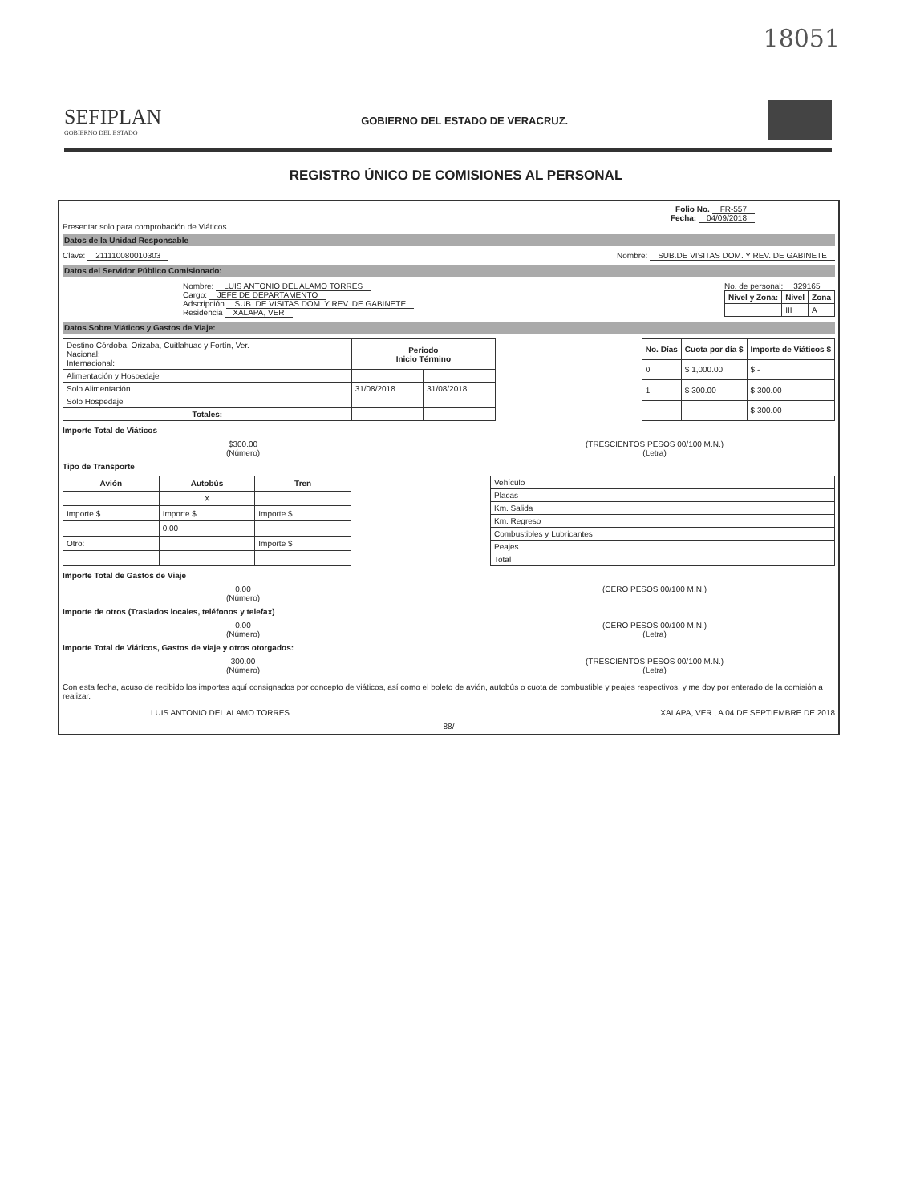18051
SEFIPLAN
GOBIERNO DEL ESTADO
GOBIERNO DEL ESTADO DE VERACRUZ.
REGISTRO ÚNICO DE COMISIONES AL PERSONAL
Folio No. FR-557
Fecha: 04/09/2018
Presentar solo para comprobación de Viáticos
Datos de la Unidad Responsable
Clave: 211110080010303 Nombre: SUB.DE VISITAS DOM. Y REV. DE GABINETE
Datos del Servidor Público Comisionado:
Nombre: LUIS ANTONIO DEL ALAMO TORRES
Cargo: JEFE DE DEPARTAMENTO
Adscripción SUB. DE VISITAS DOM. Y REV. DE GABINETE
Residencia XALAPA, VER
No. de personal: 329165
| Nivel y Zona: | Nivel | Zona |
| --- | --- | --- |
| | III | A |
Datos Sobre Viáticos y Gastos de Viaje:
| Destino Córdoba, Orizaba, Cuitlahuac y Fortín, Ver. Nacional: Internacional: | Periodo Inicio Término | |
| Alimentación y Hospedaje | | |
| Solo Alimentación | 31/08/2018 | 31/08/2018 |
| Solo Hospedaje | | |
| Totales: | | |
| No. Días | Cuota por día $ | Importe de Viáticos $ |
| --- | --- | --- |
| 0 | $ 1,000.00 | $ - |
| 1 | $ 300.00 | $ 300.00 |
| | | $ 300.00 |
Importe Total de Viáticos
$300.00
(Número)
(TRESCIENTOS PESOS 00/100 M.N.)
(Letra)
Tipo de Transporte
| Avión | Autobús | Tren |
| --- | --- | --- |
| | X | |
| Importe $ | Importe $ | Importe $ |
| | 0.00 | |
| Otro: | | Importe $ |
| Vehículo | |
| Placas | |
| Km. Salida | |
| Km. Regreso | |
| Combustibles y Lubricantes | |
| Peajes | |
| Total | |
Importe Total de Gastos de Viaje
0.00
(Número)
(CERO PESOS 00/100 M.N.)
Importe de otros (Traslados locales, teléfonos y telefax)
0.00
(Número)
(CERO PESOS 00/100 M.N.)
(Letra)
Importe Total de Viáticos, Gastos de viaje y otros otorgados:
300.00
(Número)
(TRESCIENTOS PESOS 00/100 M.N.)
(Letra)
Con esta fecha, acuso de recibido los importes aquí consignados por concepto de viáticos, así como el boleto de avión, autobús o cuota de combustible y peajes respectivos, y me doy por enterado de la comisión a realizar.
LUIS ANTONIO DEL ALAMO TORRES XALAPA, VER., A 04 DE SEPTIEMBRE DE 2018
88/